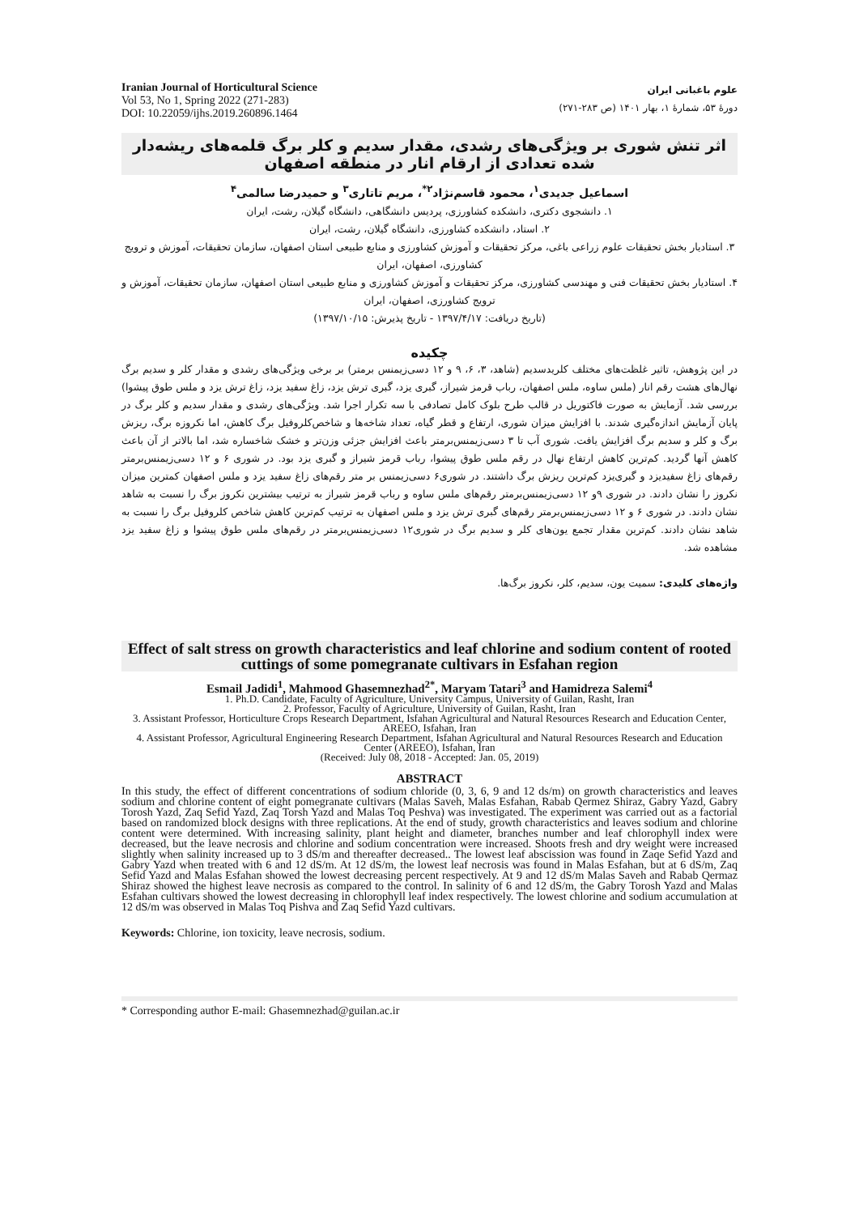Iranian Journal of Horticultural Science
Vol 53, No 1, Spring 2022 (271-283)
DOI: 10.22059/ijhs.2019.260896.1464
علوم باغبانی ایران
دورهٔ ۵۳، شمارهٔ ۱، بهار ۱۴۰۱ (ص ۲۸۳-۲۷۱)
اثر تنش شوری بر ویژگی‌های رشدی، مقدار سدیم و کلر برگ قلمه‌های ریشه‌دار شده تعدادی از ارقام انار در منطقه اصفهان
اسماعیل جدیدی<sup>۱</sup>، محمود قاسم‌نژاد<sup>۲*</sup>، مریم تاتاری<sup>۳</sup> و حمیدرضا سالمی<sup>۴</sup>
۱. دانشجوی دکتری، دانشکده کشاورزی، پردیس دانشگاهی، دانشگاه گیلان، رشت، ایران
۲. استاد، دانشکده کشاورزی، دانشگاه گیلان، رشت، ایران
۳. استادیار بخش تحقیقات علوم زراعی باغی، مرکز تحقیقات و آموزش کشاورزی و منابع طبیعی استان اصفهان، سازمان تحقیقات، آموزش و ترویج کشاورزی، اصفهان، ایران
۴. استادیار بخش تحقیقات فنی و مهندسی کشاورزی، مرکز تحقیقات و آموزش کشاورزی و منابع طبیعی استان اصفهان، سازمان تحقیقات، آموزش و ترویج کشاورزی، اصفهان، ایران
(تاریخ دریافت: ۱۳۹۷/۴/۱۷ - تاریخ پذیرش: ۱۳۹۷/۱۰/۱۵)
چکیده
در این پژوهش، تاثیر غلظت‌های مختلف کلریدسدیم (شاهد، ۳، ۶، ۹ و ۱۲ دسی‌زیمنس برمتر) بر برخی ویژگی‌های رشدی و مقدار کلر و سدیم برگ نهال‌های هشت رقم انار (ملس ساوه، ملس اصفهان، رباب قرمز شیراز، گبری یزد، گبری ترش یزد، زاغ سفید یزد، زاغ ترش یزد و ملس طوق پیشوا) بررسی شد. آزمایش به صورت فاکتوریل در قالب طرح بلوک کامل تصادفی با سه تکرار اجرا شد. ویژگی‌های رشدی و مقدار سدیم و کلر برگ در پایان آزمایش اندازه‌گیری شدند. با افزایش میزان شوری، ارتفاع و قطر گیاه، تعداد شاخه‌ها و شاخص‌کلروفیل برگ کاهش، اما نکروزه برگ، ریزش برگ و کلر و سدیم برگ افزایش یافت. شوری آب تا ۳ دسی‌زیمنس‌برمتر باعث افزایش جزئی وزن‌تر و خشک شاخساره شد، اما بالاتر از آن باعث کاهش آنها گردید. کم‌ترین کاهش ارتفاع نهال در رقم ملس طوق پیشوا، رباب قرمز شیراز و گبری یزد بود. در شوری ۶ و ۱۲ دسی‌زیمنس‌برمتر رقم‌های زاغ سفیدیزد و گبری‌یزد کم‌ترین ریزش برگ داشتند. در شوری۶ دسی‌زیمنس بر متر رقم‌های زاغ سفید یزد و ملس اصفهان کمترین میزان نکروز را نشان دادند. در شوری ۹و ۱۲ دسی‌زیمنس‌برمتر رقم‌های ملس ساوه و رباب قرمز شیراز به ترتیب بیشترین نکروز برگ را نسبت به شاهد نشان دادند. در شوری ۶ و ۱۲ دسی‌زیمنس‌برمتر رقم‌های گبری ترش یزد و ملس اصفهان به ترتیب کم‌ترین کاهش شاخص کلروفیل برگ را نسبت به شاهد نشان دادند. کم‌ترین مقدار تجمع یون‌های کلر و سدیم برگ در شوری۱۲ دسی‌زیمنس‌برمتر در رقم‌های ملس طوق پیشوا و زاغ سفید یزد مشاهده شد.
واژه‌های کلیدی: سمیت یون، سدیم، کلر، نکروز برگ‌ها.
Effect of salt stress on growth characteristics and leaf chlorine and sodium content of rooted cuttings of some pomegranate cultivars in Esfahan region
Esmail Jadidi<sup>1</sup>, Mahmood Ghasemnezhad<sup>2*</sup>, Maryam Tatari<sup>3</sup> and Hamidreza Salemi<sup>4</sup>
1. Ph.D. Candidate, Faculty of Agriculture, University Campus, University of Guilan, Rasht, Iran
2. Professor, Faculty of Agriculture, University of Guilan, Rasht, Iran
3. Assistant Professor, Horticulture Crops Research Department, Isfahan Agricultural and Natural Resources Research and Education Center, AREEO, Isfahan, Iran
4. Assistant Professor, Agricultural Engineering Research Department, Isfahan Agricultural and Natural Resources Research and Education Center (AREEO), Isfahan, Iran
(Received: July 08, 2018 - Accepted: Jan. 05, 2019)
ABSTRACT
In this study, the effect of different concentrations of sodium chloride (0, 3, 6, 9 and 12 ds/m) on growth characteristics and leaves sodium and chlorine content of eight pomegranate cultivars (Malas Saveh, Malas Esfahan, Rabab Qermez Shiraz, Gabry Yazd, Gabry Torosh Yazd, Zaq Sefid Yazd, Zaq Torsh Yazd and Malas Toq Peshva) was investigated. The experiment was carried out as a factorial based on randomized block designs with three replications. At the end of study, growth characteristics and leaves sodium and chlorine content were determined. With increasing salinity, plant height and diameter, branches number and leaf chlorophyll index were decreased, but the leave necrosis and chlorine and sodium concentration were increased. Shoots fresh and dry weight were increased slightly when salinity increased up to 3 dS/m and thereafter decreased.. The lowest leaf abscission was found in Zaqe Sefid Yazd and Gabry Yazd when treated with 6 and 12 dS/m. At 12 dS/m, the lowest leaf necrosis was found in Malas Esfahan, but at 6 dS/m, Zaq Sefid Yazd and Malas Esfahan showed the lowest decreasing percent respectively. At 9 and 12 dS/m Malas Saveh and Rabab Qermaz Shiraz showed the highest leave necrosis as compared to the control. In salinity of 6 and 12 dS/m, the Gabry Torosh Yazd and Malas Esfahan cultivars showed the lowest decreasing in chlorophyll leaf index respectively. The lowest chlorine and sodium accumulation at 12 dS/m was observed in Malas Toq Pishva and Zaq Sefid Yazd cultivars.
Keywords: Chlorine, ion toxicity, leave necrosis, sodium.
* Corresponding author E-mail: Ghasemnezhad@guilan.ac.ir